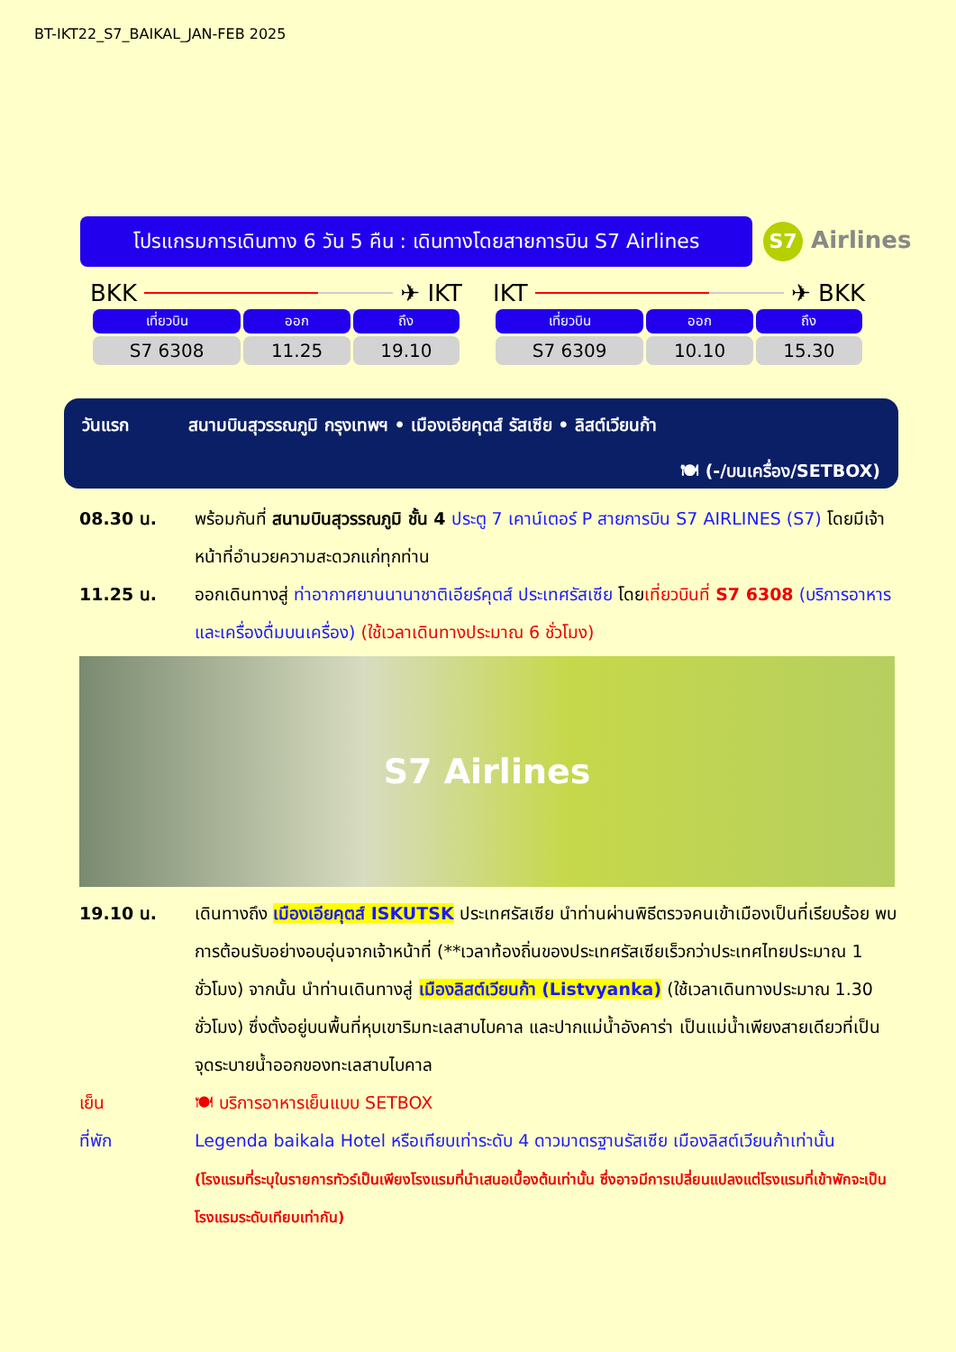BT-IKT22_S7_BAIKAL_JAN-FEB 2025
โปรแกรมการเดินทาง 6 วัน 5 คืน : เดินทางโดยสายการบิน S7 Airlines
S7 Airlines
BKK
✈ IKT
| เที่ยวบิน | ออก | ถึง |
| --- | --- | --- |
| S7 6308 | 11.25 | 19.10 |
IKT
✈ BKK
| เที่ยวบิน | ออก | ถึง |
| --- | --- | --- |
| S7 6309 | 10.10 | 15.30 |
วันแรก สนามบินสุวรรณภูมิ กรุงเทพฯ • เมืองเอียคุตส์ รัสเซีย • ลิสต์เวียนก้า
🍽 (-/บนเครื่อง/SETBOX)
08.30 น. พร้อมกันที่ สนามบินสุวรรณภูมิ ชั้น 4 ประตู 7 เคาน์เตอร์ P สายการบิน S7 AIRLINES (S7) โดยมีเจ้าหน้าที่อำนวยความสะดวกแก่ทุกท่าน
11.25 น. ออกเดินทางสู่ ท่าอากาศยานนานาชาติเอียร์คุตส์ ประเทศรัสเซีย โดยเที่ยวบินที่ S7 6308 (บริการอาหารและเครื่องดื่มบนเครื่อง) (ใช้เวลาเดินทางประมาณ 6 ชั่วโมง)
S7 Airlines
19.10 น. เดินทางถึง เมืองเอียคุตส์ ISKUTSK ประเทศรัสเซีย นำท่านผ่านพิธีตรวจคนเข้าเมืองเป็นที่เรียบร้อย พบการต้อนรับอย่างอบอุ่นจากเจ้าหน้าที่ (**เวลาท้องถิ่นของประเทศรัสเซียเร็วกว่าประเทศไทยประมาณ 1 ชั่วโมง) จากนั้น นำท่านเดินทางสู่ เมืองลิสต์เวียนก้า (Listvyanka) (ใช้เวลาเดินทางประมาณ 1.30 ชั่วโมง) ซึ่งตั้งอยู่บนพื้นที่หุบเขาริมทะเลสาบไบคาล และปากแม่น้ำอังคาร่า เป็นแม่น้ำเพียงสายเดียวที่เป็นจุดระบายน้ำออกของทะเลสาบไบคาล
เย็น 🍽 บริการอาหารเย็นแบบ SETBOX
ที่พัก Legenda baikala Hotel หรือเทียบเท่าระดับ 4 ดาวมาตรฐานรัสเซีย เมืองลิสต์เวียนก้าเท่านั้น
(โรงแรมที่ระบุในรายการทัวร์เป็นเพียงโรงแรมที่นำเสนอเบื้องต้นเท่านั้น ซึ่งอาจมีการเปลี่ยนแปลงแต่โรงแรมที่เข้าพักจะเป็นโรงแรมระดับเทียบเท่ากัน)